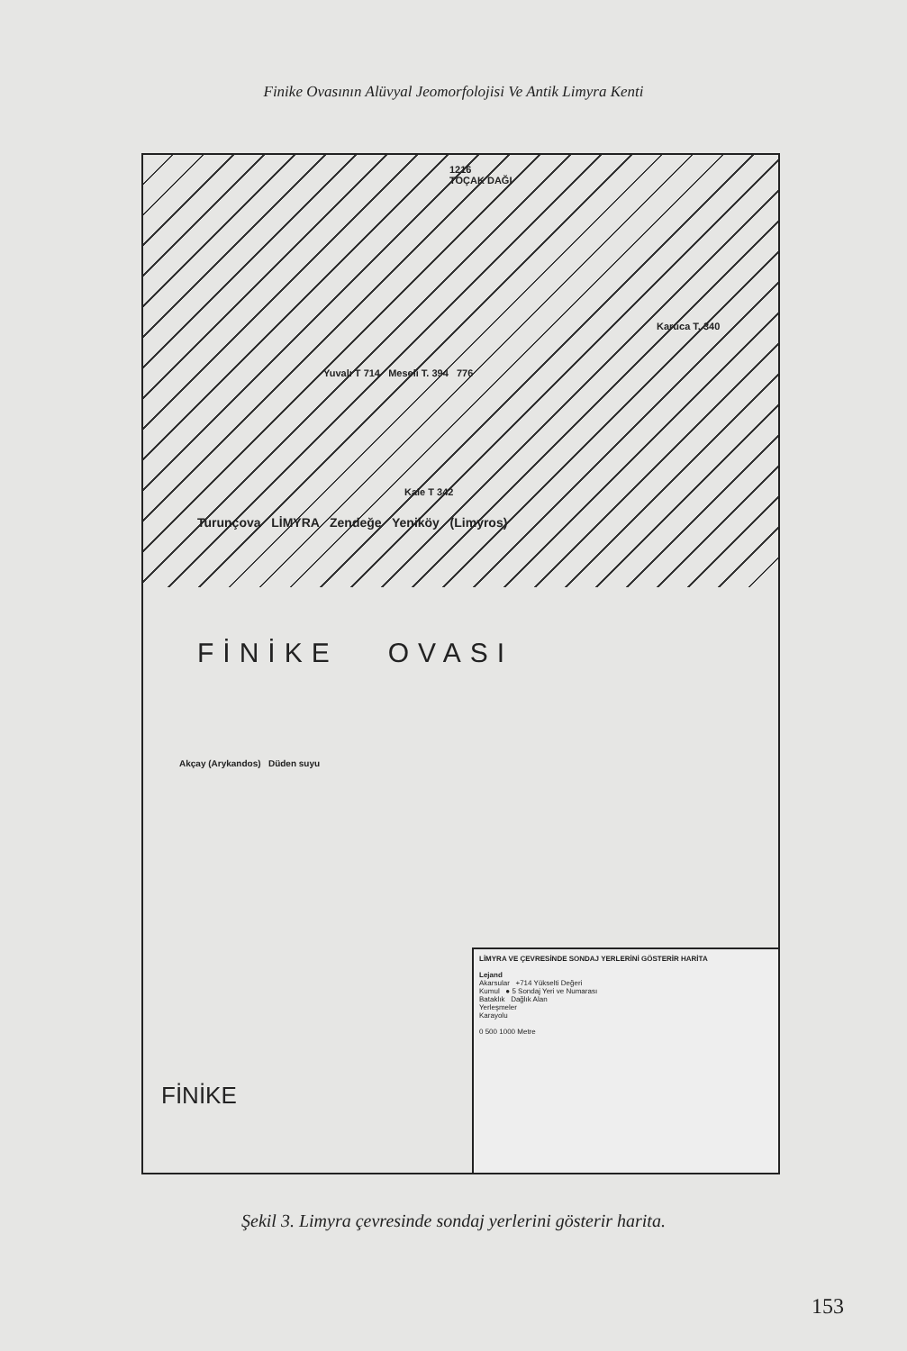Finike Ovasının Alüvyal Jeomorfolojisi Ve Antik Limyra Kenti
1216
TOÇAK DAĞI
Karuca T. 340
Yuvalı T 714 Meseli T. 394 776
Kale T 342
Turunçova LİMYRA Zendeğe Yeniköy (Limyros)
FİNİKE OVASI
Akçay (Arykandos) Düden suyu
LİMYRA VE ÇEVRESİNDE SONDAJ YERLERİNİ GÖSTERİR HARİTA
Lejand
Akarsular +714 Yükselti Değeri
Kumul ● 5 Sondaj Yeri ve Numarası
Bataklık Dağlık Alan
Yerleşmeler
Karayolu
0 500 1000 Metre
FİNİKE
Şekil 3. Limyra çevresinde sondaj yerlerini gösterir harita.
153